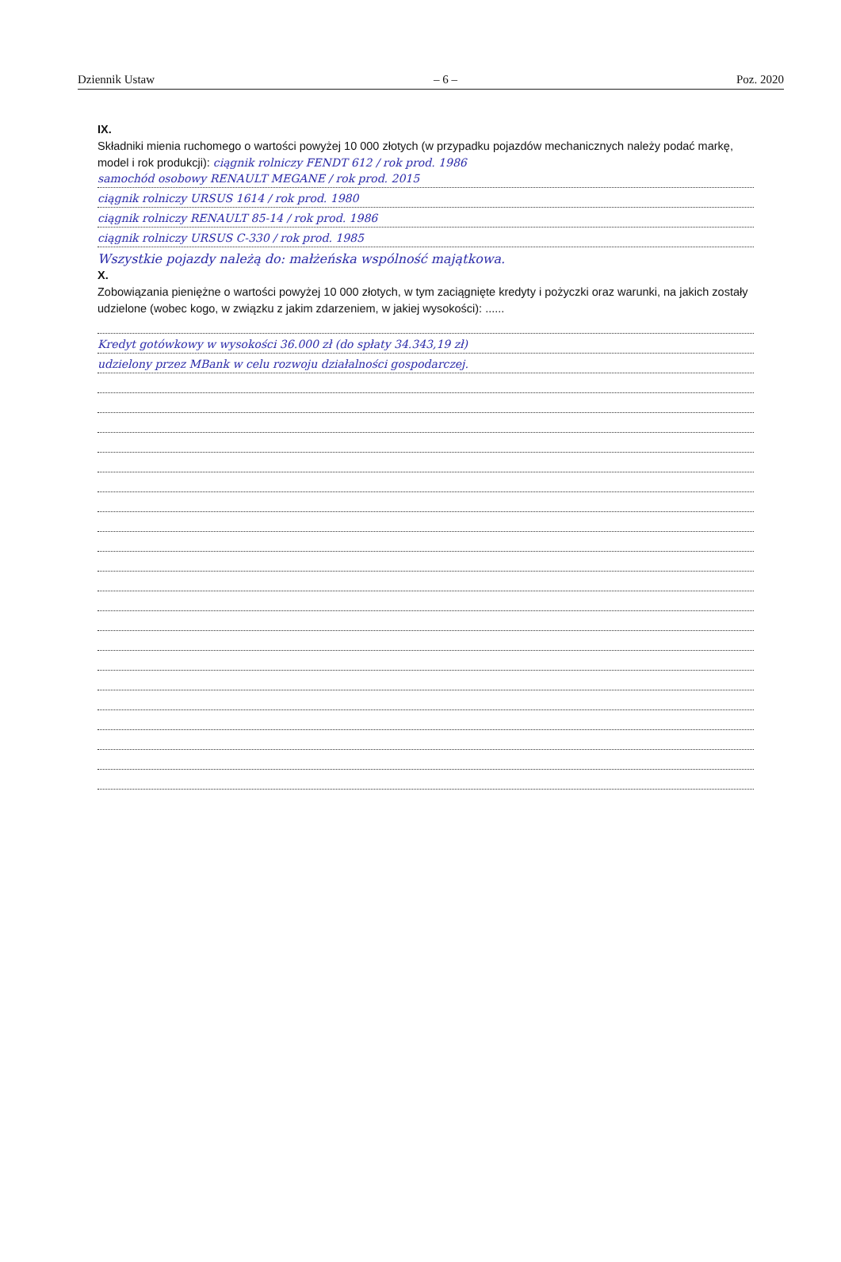Dziennik Ustaw – 6 – Poz. 2020
IX.
Składniki mienia ruchomego o wartości powyżej 10 000 złotych (w przypadku pojazdów mechanicznych należy podać markę, model i rok produkcji): ciągnik rolniczy FENDT 612 / rok prod. 1986
samochód osobowy RENAULT MEGANE / rok prod. 2015
ciągnik rolniczy URSUS 1614 / rok prod. 1980
ciągnik rolniczy RENAULT 85-14 / rok prod. 1986
ciągnik rolniczy URSUS C-330 / rok prod. 1985
Wszystkie pojazdy należą do: małżeńska wspólność majątkowa.
X.
Zobowiązania pieniężne o wartości powyżej 10 000 złotych, w tym zaciągnięte kredyty i pożyczki oraz warunki, na jakich zostały udzielone (wobec kogo, w związku z jakim zdarzeniem, w jakiej wysokości): ......
Kredyt gotówkowy w wysokości 36.000 zł (do spłaty 34.343,19 zł)
udzielony przez MBank w celu rozwoju działalności gospodarczej.